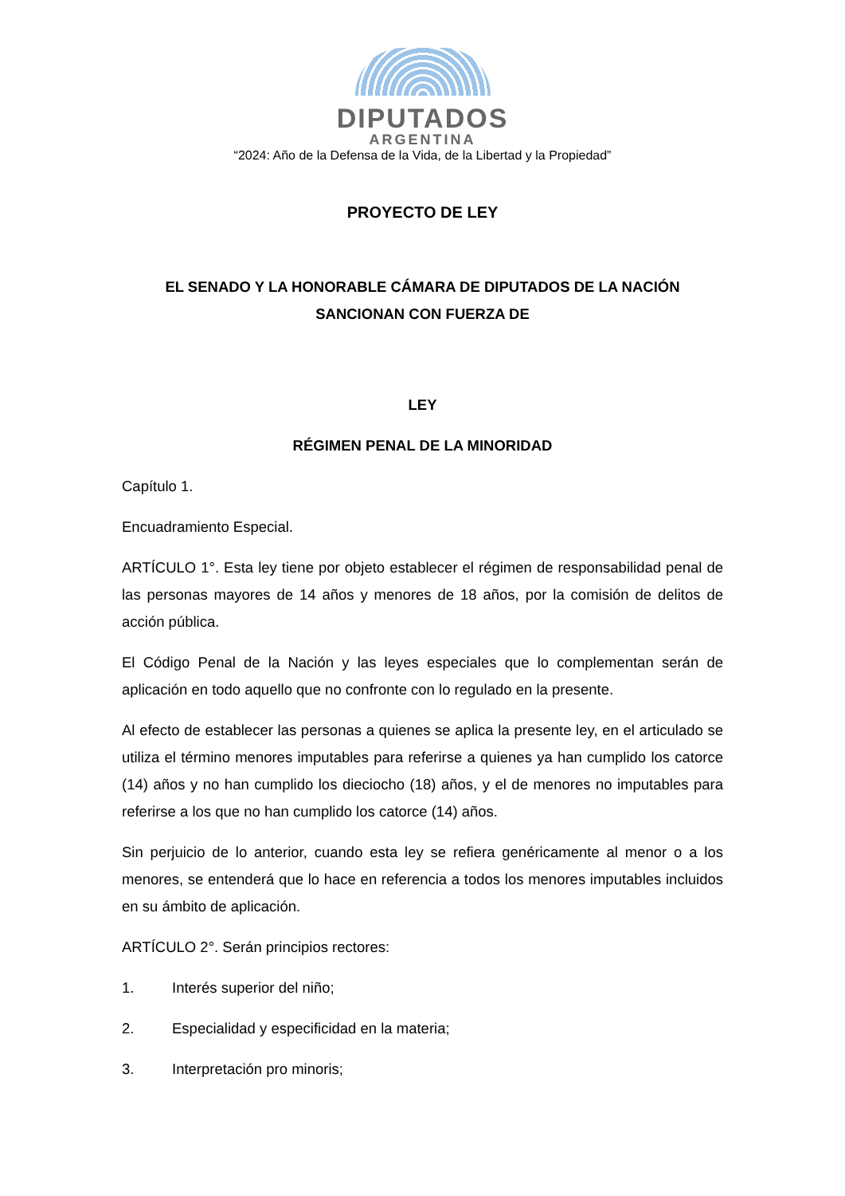DIPUTADOS
ARGENTINA
“2024: Año de la Defensa de la Vida, de la Libertad y la Propiedad”
PROYECTO DE LEY
EL SENADO Y LA HONORABLE CÁMARA DE DIPUTADOS DE LA NACIÓN SANCIONAN CON FUERZA DE
LEY
RÉGIMEN PENAL DE LA MINORIDAD
Capítulo 1.
Encuadramiento Especial.
ARTÍCULO 1°. Esta ley tiene por objeto establecer el régimen de responsabilidad penal de las personas mayores de 14 años y menores de 18 años, por la comisión de delitos de acción pública.
El Código Penal de la Nación y las leyes especiales que lo complementan serán de aplicación en todo aquello que no confronte con lo regulado en la presente.
Al efecto de establecer las personas a quienes se aplica la presente ley, en el articulado se utiliza el término menores imputables para referirse a quienes ya han cumplido los catorce (14) años y no han cumplido los dieciocho (18) años, y el de menores no imputables para referirse a los que no han cumplido los catorce (14) años.
Sin perjuicio de lo anterior, cuando esta ley se refiera genéricamente al menor o a los menores, se entenderá que lo hace en referencia a todos los menores imputables incluidos en su ámbito de aplicación.
ARTÍCULO 2°. Serán principios rectores:
1. Interés superior del niño;
2. Especialidad y especificidad en la materia;
3. Interpretación pro minoris;